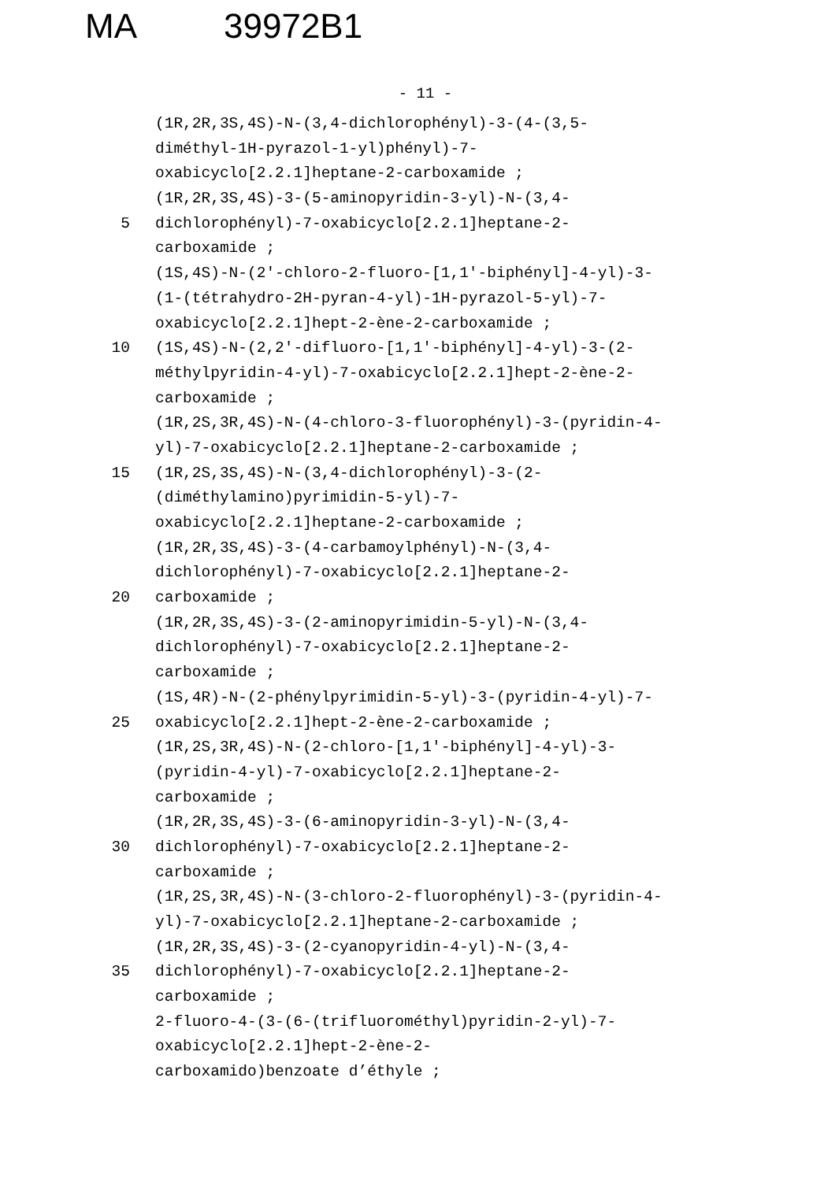MA 39972B1
- 11 -
(1R,2R,3S,4S)-N-(3,4-dichlorophényl)-3-(4-(3,5-
diméthyl-1H-pyrazol-1-yl)phényl)-7-
oxabicyclo[2.2.1]heptane-2-carboxamide ;
(1R,2R,3S,4S)-3-(5-aminopyridin-3-yl)-N-(3,4-
5 dichlorophényl)-7-oxabicyclo[2.2.1]heptane-2-
carboxamide ;
(1S,4S)-N-(2'-chloro-2-fluoro-[1,1'-biphényl]-4-yl)-3-
(1-(tétrahydro-2H-pyran-4-yl)-1H-pyrazol-5-yl)-7-
oxabicyclo[2.2.1]hept-2-ène-2-carboxamide ;
10 (1S,4S)-N-(2,2'-difluoro-[1,1'-biphényl]-4-yl)-3-(2-
méthylpyridin-4-yl)-7-oxabicyclo[2.2.1]hept-2-ène-2-
carboxamide ;
(1R,2S,3R,4S)-N-(4-chloro-3-fluorophényl)-3-(pyridin-4-
yl)-7-oxabicyclo[2.2.1]heptane-2-carboxamide ;
15 (1R,2S,3S,4S)-N-(3,4-dichlorophényl)-3-(2-
(diméthylamino)pyrimidin-5-yl)-7-
oxabicyclo[2.2.1]heptane-2-carboxamide ;
(1R,2R,3S,4S)-3-(4-carbamoylphényl)-N-(3,4-
dichlorophényl)-7-oxabicyclo[2.2.1]heptane-2-
20 carboxamide ;
(1R,2R,3S,4S)-3-(2-aminopyrimidin-5-yl)-N-(3,4-
dichlorophényl)-7-oxabicyclo[2.2.1]heptane-2-
carboxamide ;
(1S,4R)-N-(2-phénylpyrimidin-5-yl)-3-(pyridin-4-yl)-7-
25 oxabicyclo[2.2.1]hept-2-ène-2-carboxamide ;
(1R,2S,3R,4S)-N-(2-chloro-[1,1'-biphényl]-4-yl)-3-
(pyridin-4-yl)-7-oxabicyclo[2.2.1]heptane-2-
carboxamide ;
(1R,2R,3S,4S)-3-(6-aminopyridin-3-yl)-N-(3,4-
30 dichlorophényl)-7-oxabicyclo[2.2.1]heptane-2-
carboxamide ;
(1R,2S,3R,4S)-N-(3-chloro-2-fluorophényl)-3-(pyridin-4-
yl)-7-oxabicyclo[2.2.1]heptane-2-carboxamide ;
(1R,2R,3S,4S)-3-(2-cyanopyridin-4-yl)-N-(3,4-
35 dichlorophényl)-7-oxabicyclo[2.2.1]heptane-2-
carboxamide ;
2-fluoro-4-(3-(6-(trifluorométhyl)pyridin-2-yl)-7-
oxabicyclo[2.2.1]hept-2-ène-2-
carboxamido)benzoate d’éthyle ;